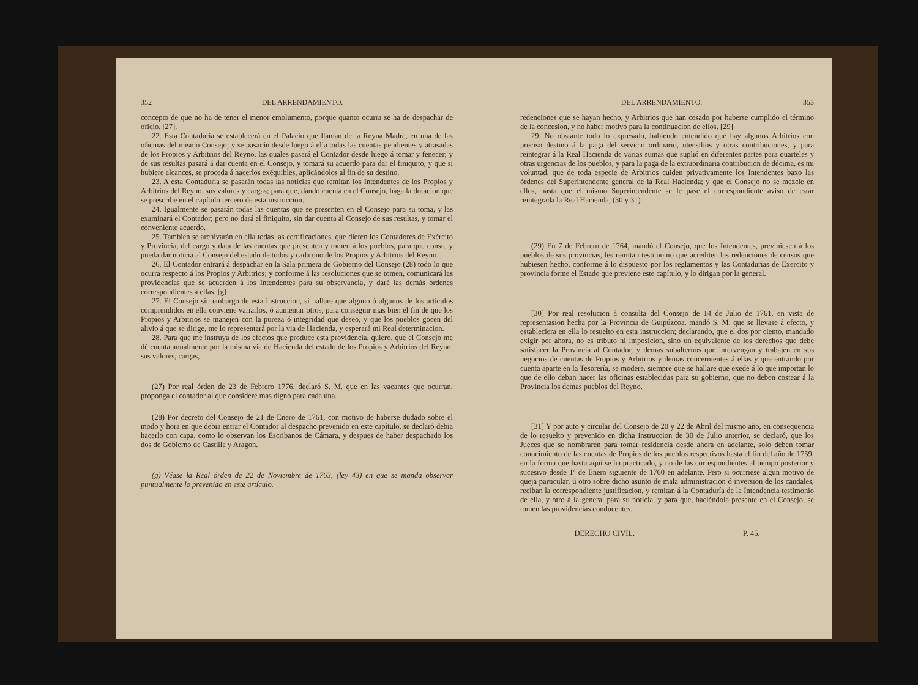352 DEL ARRENDAMIENTO.
concepto de que no ha de tener el menor emolumento, porque quanto ocurra se ha de despachar de oficio. [27].
22. Esta Contaduría se establecerá en el Palacio que llaman de la Reyna Madre, en una de las oficinas del mismo Consejo; y se pasarán desde luego á ella todas las cuentas pendientes y atrasadas de los Propios y Arbitrios del Reyno, las quales pasará el Contador desde luego á tomar y fenecer; y de sus resultas pasará á dar cuenta en el Consejo, y tomará su acuerdo para dar el finiquito, y que si hubiere alcances, se proceda á hacerlos exéquibles, aplicándolos al fin de su destino.
23. A esta Contaduría se pasarán todas las noticias que remitan los Intendentes de los Propios y Arbitrios del Reyno, sus valores y cargas; para que, dando cuenta en el Consejo, haga la dotacion que se prescribe en el capítulo tercero de esta instruccion.
24. Igualmente se pasarán todas las cuentas que se presenten en el Consejo para su toma, y las examinará el Contador; pero no dará el finiquito, sin dar cuenta al Consejo de sus resultas, y tomar el conveniente acuerdo.
25. Tambien se archivarán en ella todas las certificaciones, que dieren los Contadores de Exército y Provincia, del cargo y data de las cuentas que presenten y tomen á los pueblos, para que conste y pueda dar noticia al Consejo del estado de todos y cada uno de los Propios y Arbitrios del Reyno.
26. El Contador entrará á despachar en la Sala primera de Gobierno del Consejo (28) todo lo que ocurra respecto á los Propios y Arbitrios; y conforme á las resoluciones que se tomen, comunicará las providencias que se acuerden á los Intendentes para su observancia, y dará las demás órdenes correspondientes á ellas. [g]
27. El Consejo sin embargo de esta instruccion, si hallare que alguno ó algunos de los artículos comprendidos en ella conviene variarlos, ó aumentar otros, para conseguir mas bien el fin de que los Propios y Arbitrios se manejen con la pureza ó integridad que deseo, y que los pueblos gocen del alivio á que se dirige, me lo representará por la via de Hacienda, y esperará mi Real determinacion.
28. Para que me instruya de los efectos que produce esta providencia, quiero, que el Consejo me dé cuenta anualmente por la misma via de Hacienda del estado de los Propios y Arbitrios del Reyno, sus valores, cargas,
(27) Por real órden de 23 de Febrero 1776, declaró S. M. que en las vacantes que ocurran, proponga el contador al que considere mas digno para cada úna.
(28) Por decreto del Consejo de 21 de Enero de 1761, con motivo de haberse dudado sobre el modo y hora en que debia entrar el Contador al despacho prevenido en este capítulo, se declaró debia hacerlo con capa, como lo observan los Escribanos de Cámara, y despues de haber despachado los dos de Gobierno de Castilla y Aragon.
(g) Véase la Real órden de 22 de Noviembre de 1763, (ley 43) en que se manda observar puntualmente lo prevenido en este artículo.
DEL ARRENDAMIENTO. 353
redenciones que se hayan hecho, y Arbitrios que han cesado por haberse cumplido el término de la concesion, y no haber motivo para la continuacion de ellos. [29]
29. No obstante todo lo expresado, habiendo entendido que hay algunos Arbitrios con preciso destino á la paga del servicio ordinario, utensilios y otras contribuciones, y para reintegrar á la Real Hacienda de varias sumas que suplió en diferentes partes para quarteles y otras urgencias de los pueblos, y para la paga de la extraordinaria contribucion de décima, es mi voluntad, que de toda especie de Arbitrios cuiden privativamente los Intendentes baxo las órdenes del Superintendente general de la Real Hacienda; y que el Consejo no se mezcle en ellos, hasta que el mismo Superintendente se le pase el correspondiente aviso de estar reintegrada la Real Hacienda, (30 y 31)
(29) En 7 de Febrero de 1764, mandó el Consejo, que los Intendentes, previniesen á los pueblos de sus provincias, les remitan testimonio que acrediten las redenciones de censos que hubiesen hecho, conforme á lo dispuesto por los reglamentos y las Contadurias de Exercito y provincia forme el Estado que previene este capítulo, y lo dirigan por la general.
[30] Por real resolucion á consulta del Consejo de 14 de Julio de 1761, en vista de representasion hecha por la Provincia de Guipúzcoa, mandó S. M. que se llevase á efecto, y estableciera en ella lo resuelto en esta instruccion; declarando, que el dos por ciento, mandado exigir por ahora, no es tributo ni imposicion, sino un equivalente de los derechos que debe satisfacer la Provincia al Contador, y demas subalternos que intervengan y trabajen en sus negocios de cuentas de Propios y Arbitrios y demas concernientes á ellas y que entrando por cuenta aparte en la Tesorería, se modere, siempre que se hallare que exede á lo que importan lo que de ello deban hacer las oficinas establecidas para su gobierno, que no deben costear á la Provincia los demas pueblos del Reyno.
[31] Y por auto y circular del Consejo de 20 y 22 de Abril del mismo año, en consequencia de lo resuelto y prevenido en dicha instruccion de 30 de Julio anterior, se declaró, que los Jueces que se nombraren para tomar residencia desde ahora en adelante, solo deben tomar conocimiento de las cuentas de Propios de los pueblos respectivos hasta el fin del año de 1759, en la forma que hasta aquí se ha practicado, y no de las correspondientes al tiempo posterior y sucesivo desde 1º de Enero siguiente de 1760 en adelante. Pero si ocurriese algun motivo de queja particular, ú otro sobre dicho asunto de mala administracion ó inversion de los caudales, reciban la correspondiente justificacion, y remitan á la Contaduría de la Intendencia testimonio de ella, y otro á la general para su noticia, y para que, haciéndola presente en el Consejo, se tomen las providencias conducentes.
DERECHO CIVIL. P. 45.